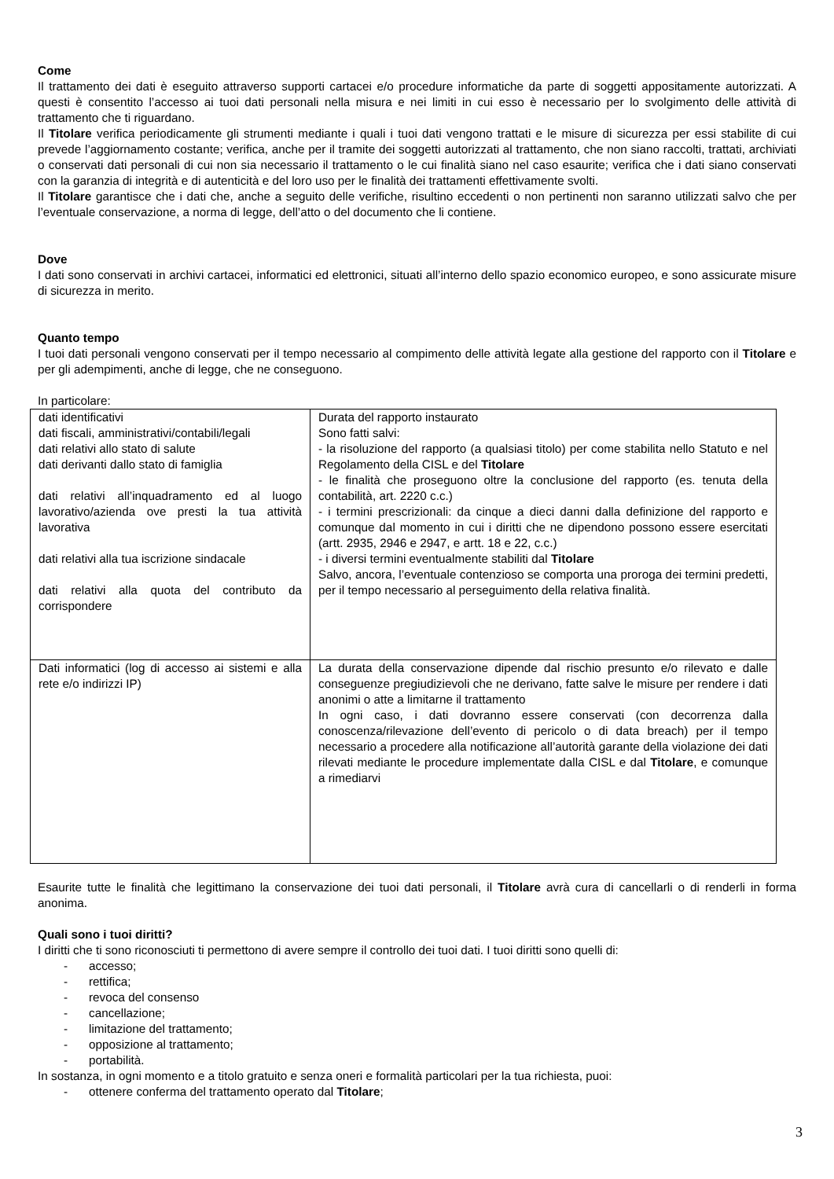Come
Il trattamento dei dati è eseguito attraverso supporti cartacei e/o procedure informatiche da parte di soggetti appositamente autorizzati. A questi è consentito l’accesso ai tuoi dati personali nella misura e nei limiti in cui esso è necessario per lo svolgimento delle attività di trattamento che ti riguardano.
Il Titolare verifica periodicamente gli strumenti mediante i quali i tuoi dati vengono trattati e le misure di sicurezza per essi stabilite di cui prevede l’aggiornamento costante; verifica, anche per il tramite dei soggetti autorizzati al trattamento, che non siano raccolti, trattati, archiviati o conservati dati personali di cui non sia necessario il trattamento o le cui finalità siano nel caso esaurite; verifica che i dati siano conservati con la garanzia di integrità e di autenticità e del loro uso per le finalità dei trattamenti effettivamente svolti.
Il Titolare garantisce che i dati che, anche a seguito delle verifiche, risultino eccedenti o non pertinenti non saranno utilizzati salvo che per l’eventuale conservazione, a norma di legge, dell’atto o del documento che li contiene.
Dove
I dati sono conservati in archivi cartacei, informatici ed elettronici, situati all’interno dello spazio economico europeo, e sono assicurate misure di sicurezza in merito.
Quanto tempo
I tuoi dati personali vengono conservati per il tempo necessario al compimento delle attività legate alla gestione del rapporto con il Titolare e per gli adempimenti, anche di legge, che ne conseguono.
In particolare:
| dati identificativi dati fiscali, amministrativi/contabili/legali dati relativi allo stato di salute dati derivanti dallo stato di famiglia dati relativi all’inquadramento ed al luogo lavorativo/azienda ove presti la tua attività lavorativa dati relativi alla tua iscrizione sindacale dati relativi alla quota del contributo da corrispondere | Durata del rapporto instaurato Sono fatti salvi: - la risoluzione del rapporto (a qualsiasi titolo) per come stabilita nello Statuto e nel Regolamento della CISL e del Titolare - le finalità che proseguono oltre la conclusione del rapporto (es. tenuta della contabilità, art. 2220 c.c.) - i termini prescrizionali: da cinque a dieci danni dalla definizione del rapporto e comunque dal momento in cui i diritti che ne dipendono possono essere esercitati (artt. 2935, 2946 e 2947, e artt. 18 e 22, c.c.) - i diversi termini eventualmente stabiliti dal Titolare Salvo, ancora, l’eventuale contenzioso se comporta una proroga dei termini predetti, per il tempo necessario al perseguimento della relativa finalità. |
| Dati informatici (log di accesso ai sistemi e alla rete e/o indirizzi IP) | La durata della conservazione dipende dal rischio presunto e/o rilevato e dalle conseguenze pregiudizievoli che ne derivano, fatte salve le misure per rendere i dati anonimi o atte a limitarne il trattamento In ogni caso, i dati dovranno essere conservati (con decorrenza dalla conoscenza/rilevazione dell’evento di pericolo o di data breach) per il tempo necessario a procedere alla notificazione all’autorità garante della violazione dei dati rilevati mediante le procedure implementate dalla CISL e dal Titolare , e comunque a rimediarvi |
Esaurite tutte le finalità che legittimano la conservazione dei tuoi dati personali, il Titolare avrà cura di cancellarli o di renderli in forma anonima.
Quali sono i tuoi diritti?
I diritti che ti sono riconosciuti ti permettono di avere sempre il controllo dei tuoi dati. I tuoi diritti sono quelli di:
- accesso;
- rettifica;
- revoca del consenso
- cancellazione;
- limitazione del trattamento;
- opposizione al trattamento;
- portabilità.
In sostanza, in ogni momento e a titolo gratuito e senza oneri e formalità particolari per la tua richiesta, puoi:
- ottenere conferma del trattamento operato dal Titolare;
3